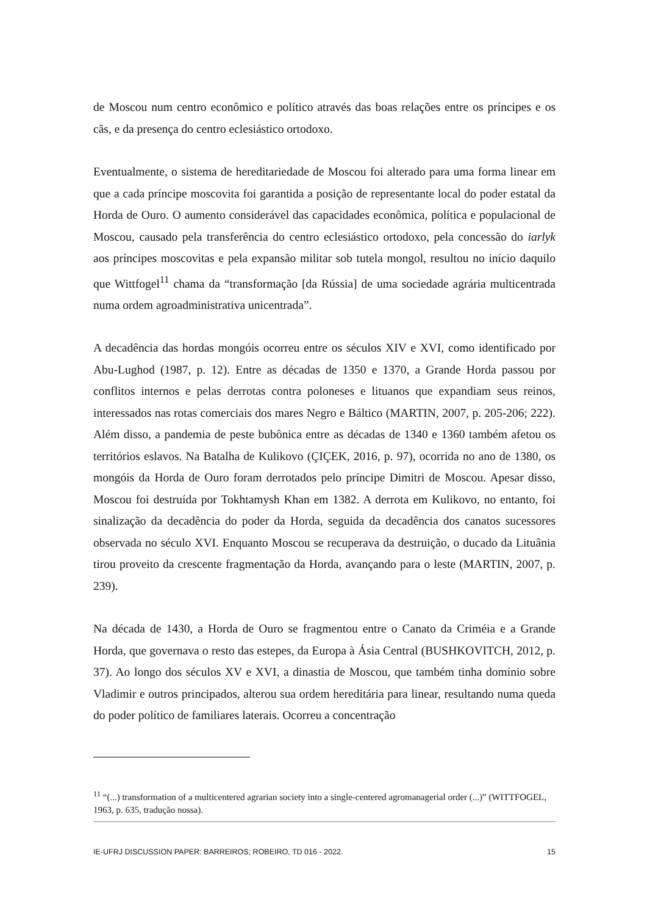de Moscou num centro econômico e político através das boas relações entre os príncipes e os cãs, e da presença do centro eclesiástico ortodoxo.
Eventualmente, o sistema de hereditariedade de Moscou foi alterado para uma forma linear em que a cada príncipe moscovita foi garantida a posição de representante local do poder estatal da Horda de Ouro. O aumento considerável das capacidades econômica, política e populacional de Moscou, causado pela transferência do centro eclesiástico ortodoxo, pela concessão do iarlyk aos príncipes moscovitas e pela expansão militar sob tutela mongol, resultou no início daquilo que Wittfogel<sup>11</sup> chama da “transformação [da Rússia] de uma sociedade agrária multicentrada numa ordem agroadministrativa unicentrada”.
A decadência das hordas mongóis ocorreu entre os séculos XIV e XVI, como identificado por Abu-Lughod (1987, p. 12). Entre as décadas de 1350 e 1370, a Grande Horda passou por conflitos internos e pelas derrotas contra poloneses e lituanos que expandiam seus reinos, interessados nas rotas comerciais dos mares Negro e Báltico (MARTIN, 2007, p. 205-206; 222). Além disso, a pandemia de peste bubônica entre as décadas de 1340 e 1360 também afetou os territórios eslavos. Na Batalha de Kulikovo (ÇIÇEK, 2016, p. 97), ocorrida no ano de 1380, os mongóis da Horda de Ouro foram derrotados pelo príncipe Dimitri de Moscou. Apesar disso, Moscou foi destruída por Tokhtamysh Khan em 1382. A derrota em Kulikovo, no entanto, foi sinalização da decadência do poder da Horda, seguida da decadência dos canatos sucessores observada no século XVI. Enquanto Moscou se recuperava da destruição, o ducado da Lituânia tirou proveito da crescente fragmentação da Horda, avançando para o leste (MARTIN, 2007, p. 239).
Na década de 1430, a Horda de Ouro se fragmentou entre o Canato da Criméia e a Grande Horda, que governava o resto das estepes, da Europa à Ásia Central (BUSHKOVITCH, 2012, p. 37). Ao longo dos séculos XV e XVI, a dinastia de Moscou, que também tinha domínio sobre Vladimir e outros principados, alterou sua ordem hereditária para linear, resultando numa queda do poder político de familiares laterais. Ocorreu a concentração
<sup>11</sup> “(...) transformation of a multicentered agrarian society into a single-centered agromanagerial order (...)” (WITTFOGEL, 1963, p. 635, tradução nossa).
IE-UFRJ DISCUSSION PAPER: BARREIROS; ROBEIRO, TD 016 - 2022. 15